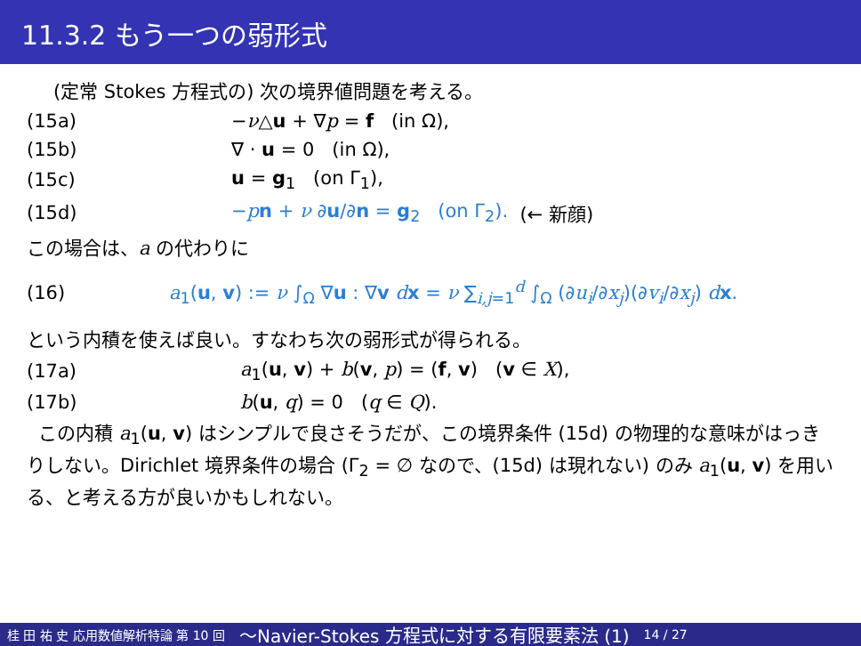11.3.2 もう一つの弱形式
(定常 Stokes 方程式の) 次の境界値問題を考える。
(15a) −ν△u + ∇p = f (in Ω),
(15b) ∇ · u = 0 (in Ω),
(15c) u = g<sub>1</sub> (on Γ<sub>1</sub>),
(15d) −pn + ν ∂u/∂n = g<sub>2</sub> (on Γ<sub>2</sub>). (← 新顔)
この場合は、a の代わりに
(16) a<sub>1</sub>(u, v) := ν ∫<sub>Ω</sub> ∇u : ∇v dx = ν ∑<sub>i,j=1</sub><sup>d</sup> ∫<sub>Ω</sub> (∂u<sub>i</sub>/∂x<sub>j</sub>)(∂v<sub>i</sub>/∂x<sub>j</sub>) dx.
という内積を使えば良い。すなわち次の弱形式が得られる。
(17a) a<sub>1</sub>(u, v) + b(v, p) = (f, v) (v ∈ X),
(17b) b(u, q) = 0 (q ∈ Q).
この内積 a<sub>1</sub>(u, v) はシンプルで良さそうだが、この境界条件 (15d) の物理的な意味がはっきりしない。Dirichlet 境界条件の場合 (Γ<sub>2</sub> = ∅ なので、(15d) は現れない) のみ a<sub>1</sub>(u, v) を用いる、と考える方が良いかもしれない。
桂 田 祐 史 応用数値解析特論 第 10 回 〜Navier-Stokes 方程式に対する有限要素法 (1) 14 / 27